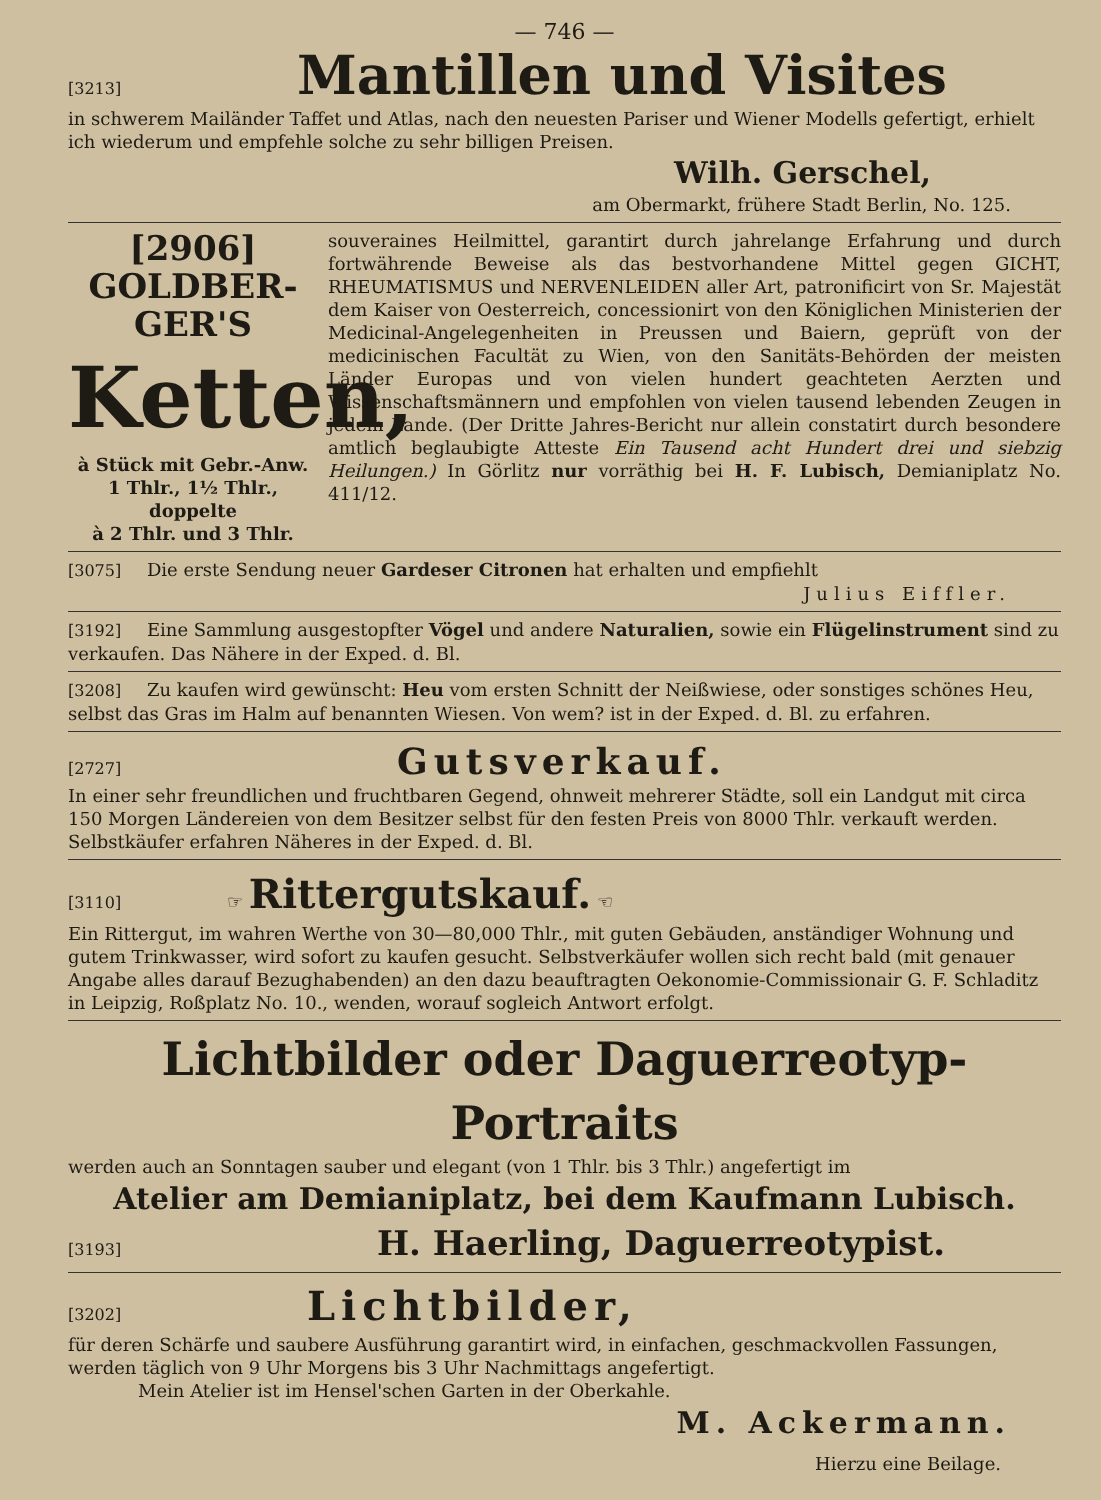— 746 —
[3213] Mantillen und Visites
in schwerem Mailänder Taffet und Atlas, nach den neuesten Pariser und Wiener Modells gefertigt, erhielt ich wiederum und empfehle solche zu sehr billigen Preisen.
Wilh. Gerschel,
am Obermarkt, frühere Stadt Berlin, No. 125.
[2906] GOLDBER-
GER'S
Ketten,
à Stück mit Gebr.-Anw.
1 Thlr., 1½ Thlr., doppelte
à 2 Thlr. und 3 Thlr.
souveraines Heilmittel, garantirt durch jahrelange Erfahrung und durch fortwährende Beweise als das bestvorhandene Mittel gegen GICHT, RHEUMATISMUS und NERVENLEIDEN aller Art, patronificirt von Sr. Majestät dem Kaiser von Oesterreich, concessionirt von den Königlichen Ministerien der Medicinal-Angelegenheiten in Preussen und Baiern, geprüft von der medicinischen Facultät zu Wien, von den Sanitäts-Behörden der meisten Länder Europas und von vielen hundert geachteten Aerzten und Wissenschaftsmännern und empfohlen von vielen tausend lebenden Zeugen in jedem Lande. (Der Dritte Jahres-Bericht nur allein constatirt durch besondere amtlich beglaubigte Atteste Ein Tausend acht Hundert drei und siebzig Heilungen.) In Görlitz nur vorräthig bei H. F. Lubisch, Demianiplatz No. 411/12.
[3075] Die erste Sendung neuer Gardeser Citronen hat erhalten und empfiehlt
Julius Eiffler.
[3192] Eine Sammlung ausgestopfter Vögel und andere Naturalien, sowie ein Flügelinstrument sind zu verkaufen. Das Nähere in der Exped. d. Bl.
[3208] Zu kaufen wird gewünscht: Heu vom ersten Schnitt der Neißwiese, oder sonstiges schönes Heu, selbst das Gras im Halm auf benannten Wiesen. Von wem? ist in der Exped. d. Bl. zu erfahren.
[2727] Gutsverkauf.
In einer sehr freundlichen und fruchtbaren Gegend, ohnweit mehrerer Städte, soll ein Landgut mit circa 150 Morgen Ländereien von dem Besitzer selbst für den festen Preis von 8000 Thlr. verkauft werden. Selbstkäufer erfahren Näheres in der Exped. d. Bl.
[3110] ☞ Rittergutskauf. ☜
Ein Rittergut, im wahren Werthe von 30—80,000 Thlr., mit guten Gebäuden, anständiger Wohnung und gutem Trinkwasser, wird sofort zu kaufen gesucht. Selbstverkäufer wollen sich recht bald (mit genauer Angabe alles darauf Bezughabenden) an den dazu beauftragten Oekonomie-Commissionair G. F. Schladitz in Leipzig, Roßplatz No. 10., wenden, worauf sogleich Antwort erfolgt.
Lichtbilder oder Daguerreotyp-Portraits
werden auch an Sonntagen sauber und elegant (von 1 Thlr. bis 3 Thlr.) angefertigt im
Atelier am Demianiplatz, bei dem Kaufmann Lubisch.
[3193] H. Haerling, Daguerreotypist.
[3202] Lichtbilder,
für deren Schärfe und saubere Ausführung garantirt wird, in einfachen, geschmackvollen Fassungen, werden täglich von 9 Uhr Morgens bis 3 Uhr Nachmittags angefertigt.
Mein Atelier ist im Hensel'schen Garten in der Oberkahle.
M. Ackermann.
Hierzu eine Beilage.